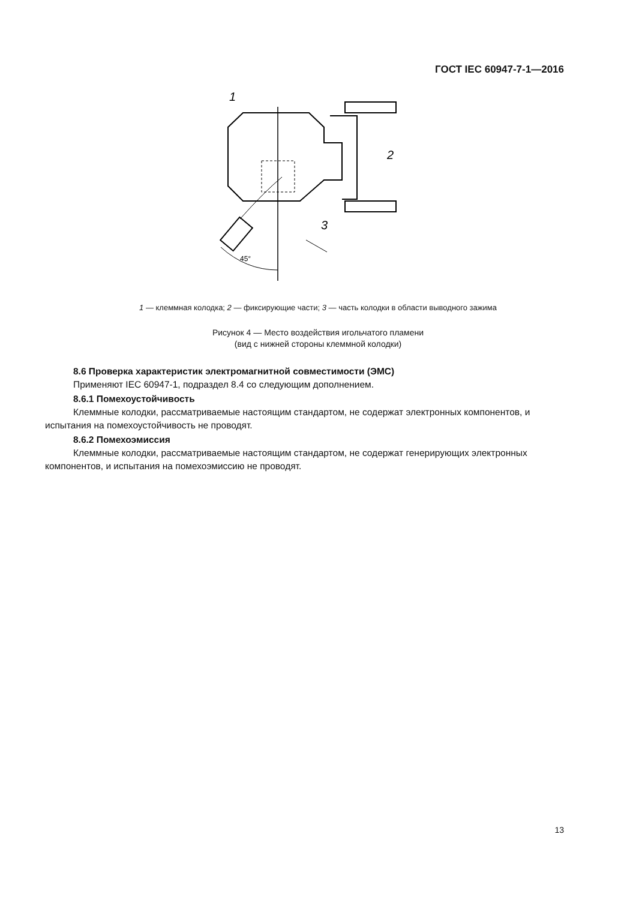ГОСТ IEC 60947-7-1—2016
1
2
3
45°
1 — клеммная колодка; 2 — фиксирующие части; 3 — часть колодки в области выводного зажима
Рисунок 4 — Место воздействия игольчатого пламени
(вид с нижней стороны клеммной колодки)
8.6 Проверка характеристик электромагнитной совместимости (ЭМС)
Применяют IEC 60947-1, подраздел 8.4 со следующим дополнением.
8.6.1 Помехоустойчивость
Клеммные колодки, рассматриваемые настоящим стандартом, не содержат электронных компонентов, и испытания на помехоустойчивость не проводят.
8.6.2 Помехоэмиссия
Клеммные колодки, рассматриваемые настоящим стандартом, не содержат генерирующих электронных компонентов, и испытания на помехоэмиссию не проводят.
13